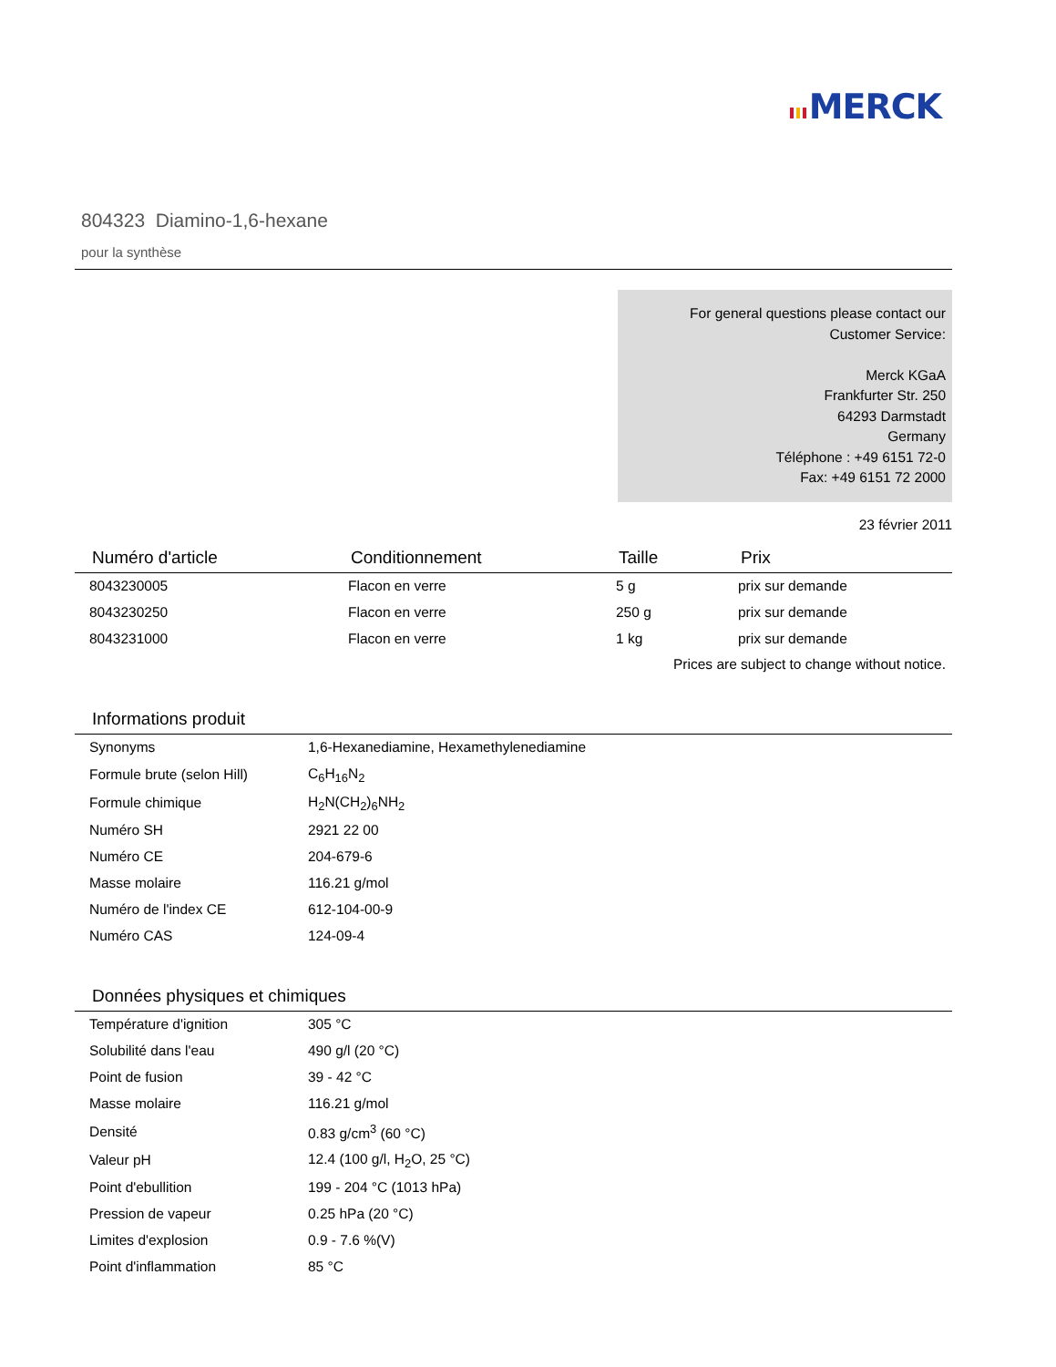MERCK
804323 Diamino-1,6-hexane
pour la synthèse
For general questions please contact our
Customer Service:
Merck KGaA
Frankfurter Str. 250
64293 Darmstadt
Germany
Téléphone : +49 6151 72-0
Fax: +49 6151 72 2000
23 février 2011
| Numéro d'article | Conditionnement | Taille | Prix |
| --- | --- | --- | --- |
| 8043230005 | Flacon en verre | 5 g | prix sur demande |
| 8043230250 | Flacon en verre | 250 g | prix sur demande |
| 8043231000 | Flacon en verre | 1 kg | prix sur demande |
Prices are subject to change without notice.
Informations produit
| Synonyms | 1,6-Hexanediamine, Hexamethylenediamine |
| Formule brute (selon Hill) | C<sub>6</sub>H<sub>16</sub>N<sub>2</sub> |
| Formule chimique | H<sub>2</sub>N(CH<sub>2</sub>)<sub>6</sub>NH<sub>2</sub> |
| Numéro SH | 2921 22 00 |
| Numéro CE | 204-679-6 |
| Masse molaire | 116.21 g/mol |
| Numéro de l'index CE | 612-104-00-9 |
| Numéro CAS | 124-09-4 |
Données physiques et chimiques
| Température d'ignition | 305 °C |
| Solubilité dans l'eau | 490 g/l (20 °C) |
| Point de fusion | 39 - 42 °C |
| Masse molaire | 116.21 g/mol |
| Densité | 0.83 g/cm<sup>3</sup> (60 °C) |
| Valeur pH | 12.4 (100 g/l, H<sub>2</sub>O, 25 °C) |
| Point d'ebullition | 199 - 204 °C (1013 hPa) |
| Pression de vapeur | 0.25 hPa (20 °C) |
| Limites d'explosion | 0.9 - 7.6 %(V) |
| Point d'inflammation | 85 °C |